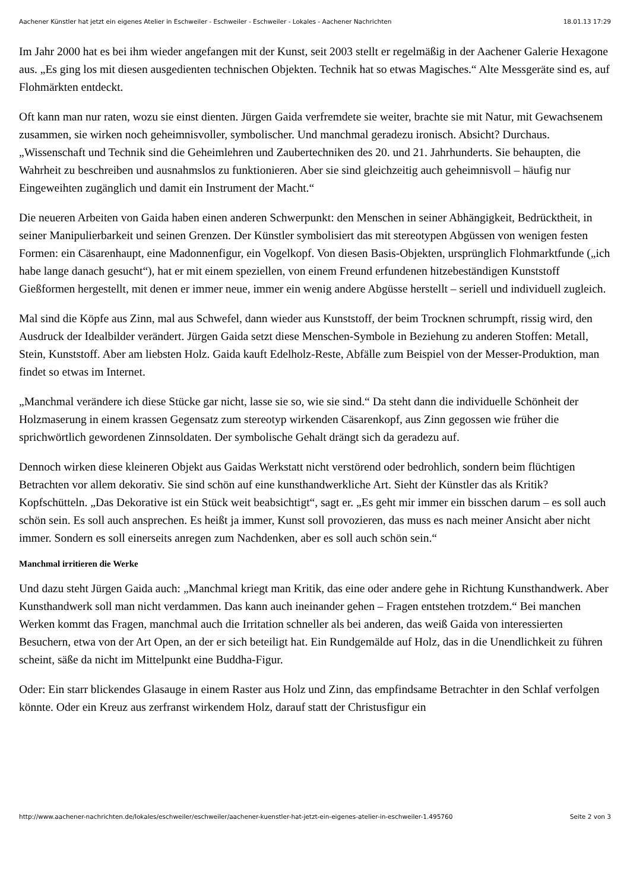Aachener Künstler hat jetzt ein eigenes Atelier in Eschweiler - Eschweiler - Eschweiler - Lokales - Aachener Nachrichten 18.01.13 17:29
Im Jahr 2000 hat es bei ihm wieder angefangen mit der Kunst, seit 2003 stellt er regelmäßig in der Aachener Galerie Hexagone aus. „Es ging los mit diesen ausgedienten technischen Objekten. Technik hat so etwas Magisches.“ Alte Messgeräte sind es, auf Flohmärkten entdeckt.
Oft kann man nur raten, wozu sie einst dienten. Jürgen Gaida verfremdete sie weiter, brachte sie mit Natur, mit Gewachsenem zusammen, sie wirken noch geheimnisvoller, symbolischer. Und manchmal geradezu ironisch. Absicht? Durchaus. „Wissenschaft und Technik sind die Geheimlehren und Zaubertechniken des 20. und 21. Jahrhunderts. Sie behaupten, die Wahrheit zu beschreiben und ausnahmslos zu funktionieren. Aber sie sind gleichzeitig auch geheimnisvoll – häufig nur Eingeweihten zugänglich und damit ein Instrument der Macht.“
Die neueren Arbeiten von Gaida haben einen anderen Schwerpunkt: den Menschen in seiner Abhängigkeit, Bedrücktheit, in seiner Manipulierbarkeit und seinen Grenzen. Der Künstler symbolisiert das mit stereotypen Abgüssen von wenigen festen Formen: ein Cäsarenhaupt, eine Madonnenfigur, ein Vogelkopf. Von diesen Basis-Objekten, ursprünglich Flohmarktfunde („ich habe lange danach gesucht“), hat er mit einem speziellen, von einem Freund erfundenen hitzebeständigen Kunststoff Gießformen hergestellt, mit denen er immer neue, immer ein wenig andere Abgüsse herstellt – seriell und individuell zugleich.
Mal sind die Köpfe aus Zinn, mal aus Schwefel, dann wieder aus Kunststoff, der beim Trocknen schrumpft, rissig wird, den Ausdruck der Idealbilder verändert. Jürgen Gaida setzt diese Menschen-Symbole in Beziehung zu anderen Stoffen: Metall, Stein, Kunststoff. Aber am liebsten Holz. Gaida kauft Edelholz-Reste, Abfälle zum Beispiel von der Messer-Produktion, man findet so etwas im Internet.
„Manchmal verändere ich diese Stücke gar nicht, lasse sie so, wie sie sind.“ Da steht dann die individuelle Schönheit der Holzmaserung in einem krassen Gegensatz zum stereotyp wirkenden Cäsarenkopf, aus Zinn gegossen wie früher die sprichwörtlich gewordenen Zinnsoldaten. Der symbolische Gehalt drängt sich da geradezu auf.
Dennoch wirken diese kleineren Objekt aus Gaidas Werkstatt nicht verstörend oder bedrohlich, sondern beim flüchtigen Betrachten vor allem dekorativ. Sie sind schön auf eine kunsthandwerkliche Art. Sieht der Künstler das als Kritik? Kopfschütteln. „Das Dekorative ist ein Stück weit beabsichtigt“, sagt er. „Es geht mir immer ein bisschen darum – es soll auch schön sein. Es soll auch ansprechen. Es heißt ja immer, Kunst soll provozieren, das muss es nach meiner Ansicht aber nicht immer. Sondern es soll einerseits anregen zum Nachdenken, aber es soll auch schön sein.“
Manchmal irritieren die Werke
Und dazu steht Jürgen Gaida auch: „Manchmal kriegt man Kritik, das eine oder andere gehe in Richtung Kunsthandwerk. Aber Kunsthandwerk soll man nicht verdammen. Das kann auch ineinander gehen – Fragen entstehen trotzdem.“ Bei manchen Werken kommt das Fragen, manchmal auch die Irritation schneller als bei anderen, das weiß Gaida von interessierten Besuchern, etwa von der Art Open, an der er sich beteiligt hat. Ein Rundgemälde auf Holz, das in die Unendlichkeit zu führen scheint, säße da nicht im Mittelpunkt eine Buddha-Figur.
Oder: Ein starr blickendes Glasauge in einem Raster aus Holz und Zinn, das empfindsame Betrachter in den Schlaf verfolgen könnte. Oder ein Kreuz aus zerfranst wirkendem Holz, darauf statt der Christusfigur ein
http://www.aachener-nachrichten.de/lokales/eschweiler/eschweiler/aachener-kuenstler-hat-jetzt-ein-eigenes-atelier-in-eschweiler-1.495760 Seite 2 von 3